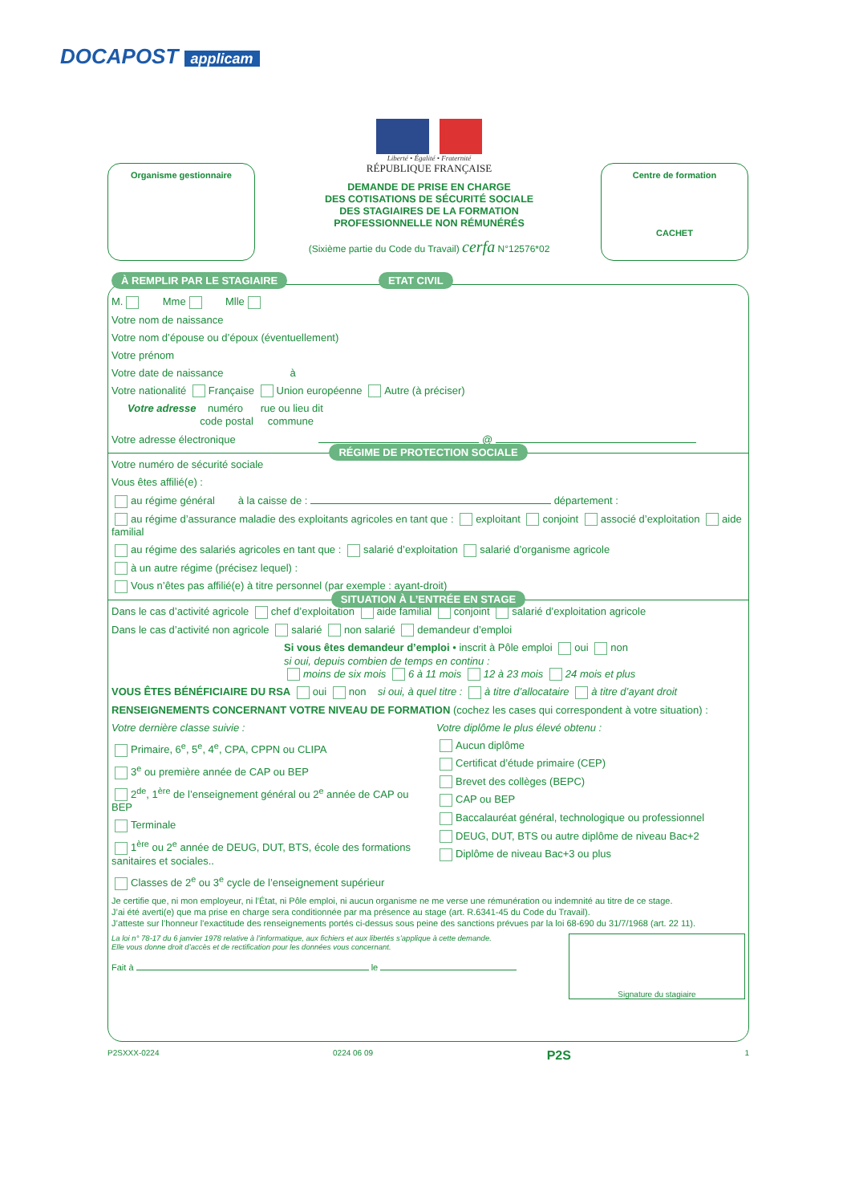DOCAPOST applicam
Organisme gestionnaire
Centre de formation
CACHET
Liberté • Égalité • Fraternité
RÉPUBLIQUE FRANÇAISE
DEMANDE DE PRISE EN CHARGE
DES COTISATIONS DE SÉCURITÉ SOCIALE
DES STAGIAIRES DE LA FORMATION
PROFESSIONNELLE NON RÉMUNÉRÉS
(Sixième partie du Code du Travail) cerfa N°12576*02
À REMPLIR PAR LE STAGIAIRE ETAT CIVIL
M. Mme Mlle
Votre nom de naissance
Votre nom d’épouse ou d’époux (éventuellement)
Votre prénom
Votre date de naissance à
Votre nationalité Française Union européenne Autre (à préciser)
Votre adresse numéro rue ou lieu dit
code postal commune
Votre adresse électronique @
RÉGIME DE PROTECTION SOCIALE
Votre numéro de sécurité sociale
Vous êtes affilié(e) :
au régime général à la caisse de : département :
au régime d’assurance maladie des exploitants agricoles en tant que : exploitant conjoint associé d’exploitation aide familial
au régime des salariés agricoles en tant que : salarié d’exploitation salarié d’organisme agricole
à un autre régime (précisez lequel) :
Vous n’êtes pas affilié(e) à titre personnel (par exemple : ayant-droit)
SITUATION À L’ENTRÉE EN STAGE
Dans le cas d’activité agricole chef d’exploitation aide familial conjoint salarié d’exploitation agricole
Dans le cas d’activité non agricole salarié non salarié demandeur d’emploi
Si vous êtes demandeur d’emploi • inscrit à Pôle emploi oui non
si oui, depuis combien de temps en continu :
moins de six mois 6 à 11 mois 12 à 23 mois 24 mois et plus
VOUS ÊTES BÉNÉFICIAIRE DU RSA oui non si oui, à quel titre : à titre d’allocataire à titre d’ayant droit
RENSEIGNEMENTS CONCERNANT VOTRE NIVEAU DE FORMATION (cochez les cases qui correspondent à votre situation) :
Votre dernière classe suivie :
Primaire, 6<sup>e</sup>, 5<sup>e</sup>, 4<sup>e</sup>, CPA, CPPN ou CLIPA
3<sup>e</sup> ou première année de CAP ou BEP
2<sup>de</sup>, 1<sup>ère</sup> de l’enseignement général ou 2<sup>e</sup> année de CAP ou BEP
Terminale
1<sup>ère</sup> ou 2<sup>e</sup> année de DEUG, DUT, BTS, école des formations sanitaires et sociales..
Classes de 2<sup>e</sup> ou 3<sup>e</sup> cycle de l’enseignement supérieur
Votre diplôme le plus élevé obtenu :
Aucun diplôme
Certificat d’étude primaire (CEP)
Brevet des collèges (BEPC)
CAP ou BEP
Baccalauréat général, technologique ou professionnel
DEUG, DUT, BTS ou autre diplôme de niveau Bac+2
Diplôme de niveau Bac+3 ou plus
Je certifie que, ni mon employeur, ni l’État, ni Pôle emploi, ni aucun organisme ne me verse une rémunération ou indemnité au titre de ce stage.
J’ai été averti(e) que ma prise en charge sera conditionnée par ma présence au stage (art. R.6341-45 du Code du Travail).
J’atteste sur l’honneur l’exactitude des renseignements portés ci-dessus sous peine des sanctions prévues par la loi 68-690 du 31/7/1968 (art. 22 11).
La loi n° 78-17 du 6 janvier 1978 relative à l’informatique, aux fichiers et aux libertés s’applique à cette demande.
Elle vous donne droit d’accès et de rectification pour les données vous concernant.
Fait à le
Signature du stagiaire
P2SXXX-0224 0224 06 09 P2S 1